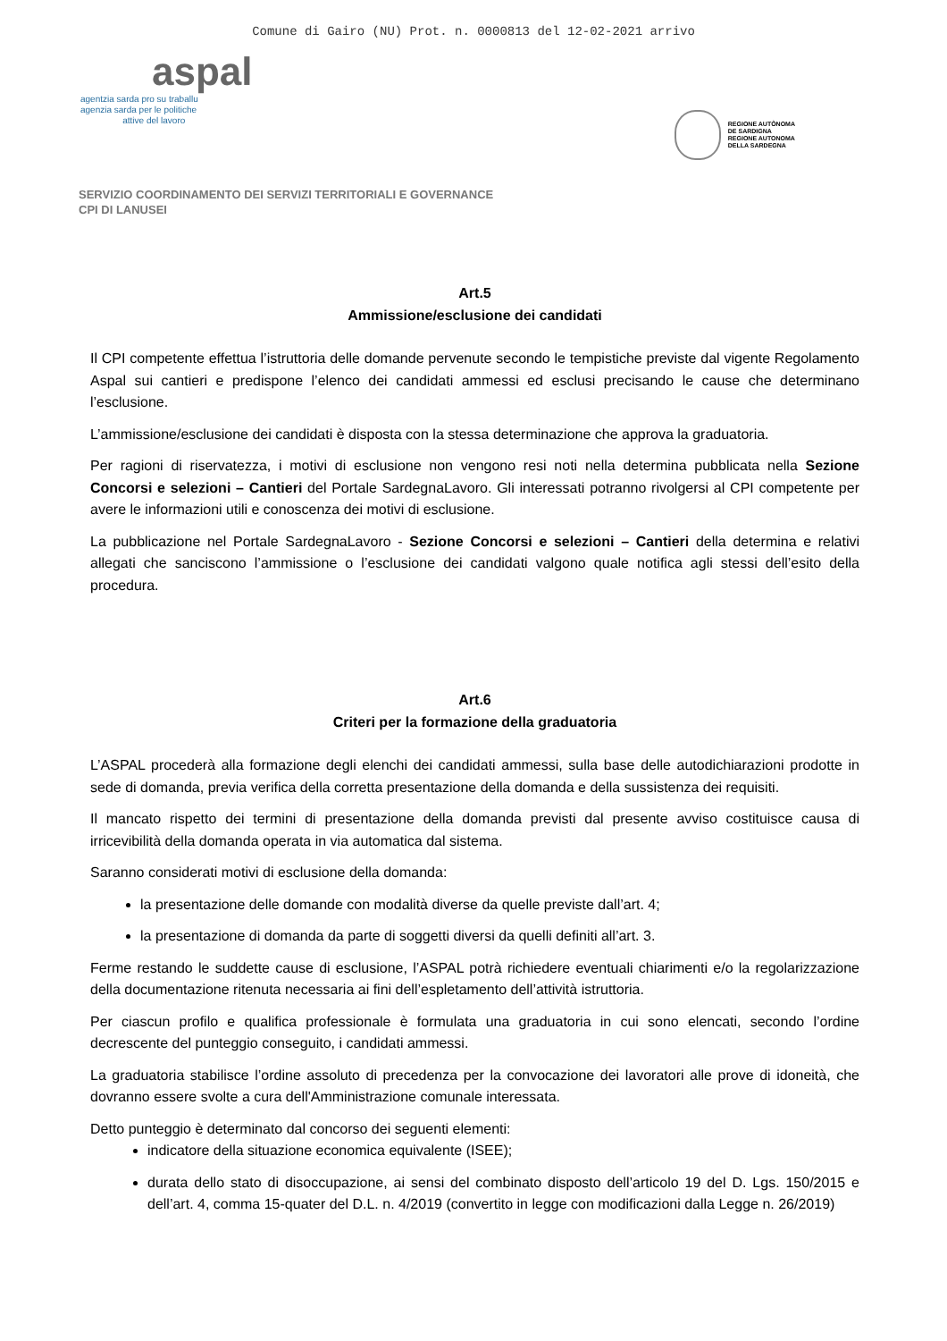Comune di Gairo (NU) Prot. n. 0000813 del 12-02-2021 arrivo
aspal
agentzia sarda pro su traballu
agenzia sarda per le politiche
attive del lavoro
REGIONE AUTÒNOMA
DE SARDIGNA
REGIONE AUTONOMA
DELLA SARDEGNA
SERVIZIO COORDINAMENTO DEI SERVIZI TERRITORIALI E GOVERNANCE
CPI DI LANUSEI
Art.5
Ammissione/esclusione dei candidati
Il CPI competente effettua l’istruttoria delle domande pervenute secondo le tempistiche previste dal vigente Regolamento Aspal sui cantieri e predispone l’elenco dei candidati ammessi ed esclusi precisando le cause che determinano l’esclusione.
L’ammissione/esclusione dei candidati è disposta con la stessa determinazione che approva la graduatoria.
Per ragioni di riservatezza, i motivi di esclusione non vengono resi noti nella determina pubblicata nella Sezione Concorsi e selezioni – Cantieri del Portale SardegnaLavoro. Gli interessati potranno rivolgersi al CPI competente per avere le informazioni utili e conoscenza dei motivi di esclusione.
La pubblicazione nel Portale SardegnaLavoro - Sezione Concorsi e selezioni – Cantieri della determina e relativi allegati che sanciscono l’ammissione o l’esclusione dei candidati valgono quale notifica agli stessi dell’esito della procedura.
Art.6
Criteri per la formazione della graduatoria
L’ASPAL procederà alla formazione degli elenchi dei candidati ammessi, sulla base delle autodichiarazioni prodotte in sede di domanda, previa verifica della corretta presentazione della domanda e della sussistenza dei requisiti.
Il mancato rispetto dei termini di presentazione della domanda previsti dal presente avviso costituisce causa di irricevibilità della domanda operata in via automatica dal sistema.
Saranno considerati motivi di esclusione della domanda:
la presentazione delle domande con modalità diverse da quelle previste dall’art. 4;
la presentazione di domanda da parte di soggetti diversi da quelli definiti all’art. 3.
Ferme restando le suddette cause di esclusione, l’ASPAL potrà richiedere eventuali chiarimenti e/o la regolarizzazione della documentazione ritenuta necessaria ai fini dell’espletamento dell’attività istruttoria.
Per ciascun profilo e qualifica professionale è formulata una graduatoria in cui sono elencati, secondo l’ordine decrescente del punteggio conseguito, i candidati ammessi.
La graduatoria stabilisce l’ordine assoluto di precedenza per la convocazione dei lavoratori alle prove di idoneità, che dovranno essere svolte a cura dell'Amministrazione comunale interessata.
Detto punteggio è determinato dal concorso dei seguenti elementi:
indicatore della situazione economica equivalente (ISEE);
durata dello stato di disoccupazione, ai sensi del combinato disposto dell’articolo 19 del D. Lgs. 150/2015 e dell’art. 4, comma 15-quater del D.L. n. 4/2019 (convertito in legge con modificazioni dalla Legge n. 26/2019)